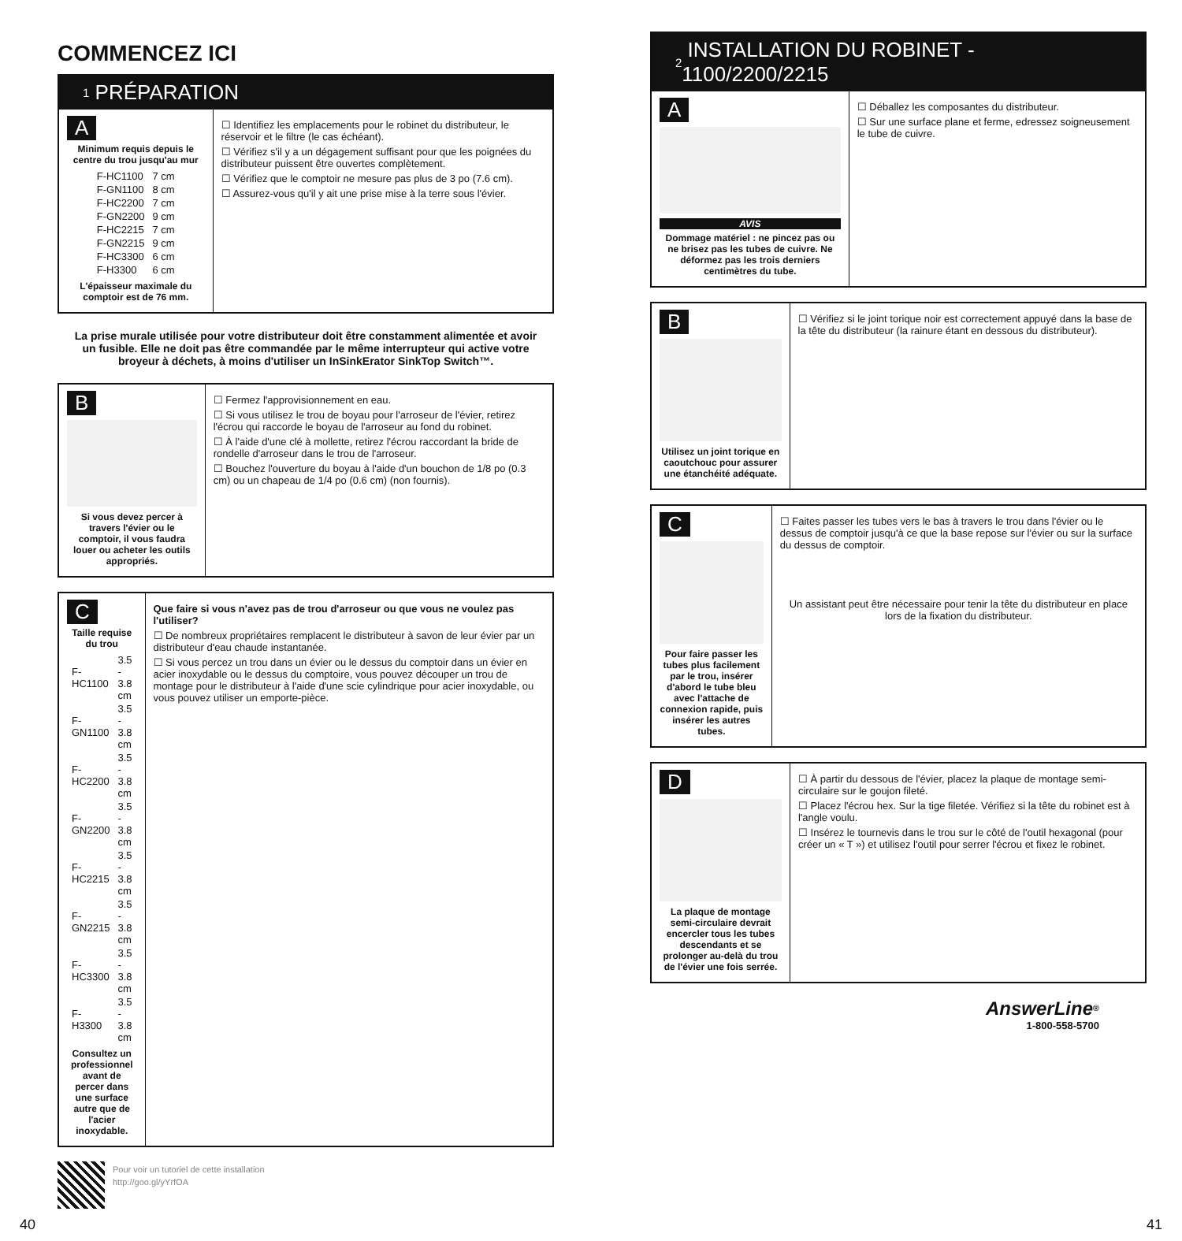COMMENCEZ ICI
1 PRÉPARATION
A
Minimum requis depuis le centre du trou jusqu'au mur
| F-HC1100 | 7 cm |
| F-GN1100 | 8 cm |
| F-HC2200 | 7 cm |
| F-GN2200 | 9 cm |
| F-HC2215 | 7 cm |
| F-GN2215 | 9 cm |
| F-HC3300 | 6 cm |
| F-H3300 | 6 cm |
L'épaisseur maximale du comptoir est de 76 mm.
☐ Identifiez les emplacements pour le robinet du distributeur, le réservoir et le filtre (le cas échéant).
☐ Vérifiez s'il y a un dégagement suffisant pour que les poignées du distributeur puissent être ouvertes complètement.
☐ Vérifiez que le comptoir ne mesure pas plus de 3 po (7.6 cm).
☐ Assurez-vous qu'il y ait une prise mise à la terre sous l'évier.
La prise murale utilisée pour votre distributeur doit être constamment alimentée et avoir un fusible. Elle ne doit pas être commandée par le même interrupteur qui active votre broyeur à déchets, à moins d'utiliser un InSinkErator SinkTop Switch™.
B
Si vous devez percer à travers l'évier ou le comptoir, il vous faudra louer ou acheter les outils appropriés.
☐ Fermez l'approvisionnement en eau.
☐ Si vous utilisez le trou de boyau pour l'arroseur de l'évier, retirez l'écrou qui raccorde le boyau de l'arroseur au fond du robinet.
☐ À l'aide d'une clé à mollette, retirez l'écrou raccordant la bride de rondelle d'arroseur dans le trou de l'arroseur.
☐ Bouchez l'ouverture du boyau à l'aide d'un bouchon de 1/8 po (0.3 cm) ou un chapeau de 1/4 po (0.6 cm) (non fournis).
C
Taille requise du trou
| F-HC1100 | 3.5 - 3.8 cm |
| F-GN1100 | 3.5 - 3.8 cm |
| F-HC2200 | 3.5 - 3.8 cm |
| F-GN2200 | 3.5 - 3.8 cm |
| F-HC2215 | 3.5 - 3.8 cm |
| F-GN2215 | 3.5 - 3.8 cm |
| F-HC3300 | 3.5 - 3.8 cm |
| F-H3300 | 3.5 - 3.8 cm |
Consultez un professionnel avant de percer dans une surface autre que de l'acier inoxydable.
Que faire si vous n'avez pas de trou d'arroseur ou que vous ne voulez pas l'utiliser?
☐ De nombreux propriétaires remplacent le distributeur à savon de leur évier par un distributeur d'eau chaude instantanée.
☐ Si vous percez un trou dans un évier ou le dessus du comptoir dans un évier en acier inoxydable ou le dessus du comptoire, vous pouvez découper un trou de montage pour le distributeur à l'aide d'une scie cylindrique pour acier inoxydable, ou vous pouvez utiliser un emporte-pièce.
Pour voir un tutoriel de cette installation
http://goo.gl/yYrfOA
2 INSTALLATION DU ROBINET - 1100/2200/2215
A
AVIS
Dommage matériel : ne pincez pas ou ne brisez pas les tubes de cuivre. Ne déformez pas les trois derniers centimètres du tube.
☐ Déballez les composantes du distributeur.
☐ Sur une surface plane et ferme, edressez soigneusement le tube de cuivre.
B
Utilisez un joint torique en caoutchouc pour assurer une étanchéité adéquate.
☐ Vérifiez si le joint torique noir est correctement appuyé dans la base de la tête du distributeur (la rainure étant en dessous du distributeur).
C
Pour faire passer les tubes plus facilement par le trou, insérer d'abord le tube bleu avec l'attache de connexion rapide, puis insérer les autres tubes.
☐ Faites passer les tubes vers le bas à travers le trou dans l'évier ou le dessus de comptoir jusqu'à ce que la base repose sur l'évier ou sur la surface du dessus de comptoir.
Un assistant peut être nécessaire pour tenir la tête du distributeur en place lors de la fixation du distributeur.
D
La plaque de montage semi-circulaire devrait encercler tous les tubes descendants et se prolonger au-delà du trou de l'évier une fois serrée.
☐ À partir du dessous de l'évier, placez la plaque de montage semi-circulaire sur le goujon fileté.
☐ Placez l'écrou hex. Sur la tige filetée. Vérifiez si la tête du robinet est à l'angle voulu.
☐ Insérez le tournevis dans le trou sur le côté de l'outil hexagonal (pour créer un « T ») et utilisez l'outil pour serrer l'écrou et fixez le robinet.
AnswerLine<sup>®</sup>
1-800-558-5700
40 41